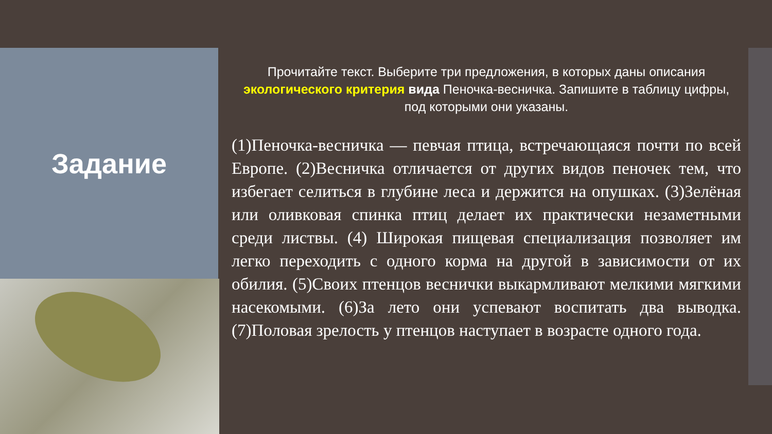Задание
Прочитайте текст. Выберите три предложения, в которых даны описания экологического критерия вида Пеночка-весничка. Запишите в таблицу цифры, под которыми они указаны.
(1)Пеночка-весничка — певчая птица, встречающаяся почти по всей Европе. (2)Весничка отличается от других видов пеночек тем, что избегает селиться в глубине леса и держится на опушках. (3)Зелёная или оливковая спинка птиц делает их практически незаметными среди листвы. (4) Широкая пищевая специализация позволяет им легко переходить с одного корма на другой в зависимости от их обилия. (5)Своих птенцов веснички выкармливают мелкими мягкими насекомыми. (6)За лето они успевают воспитать два выводка. (7)Половая зрелость у птенцов наступает в возрасте одного года.